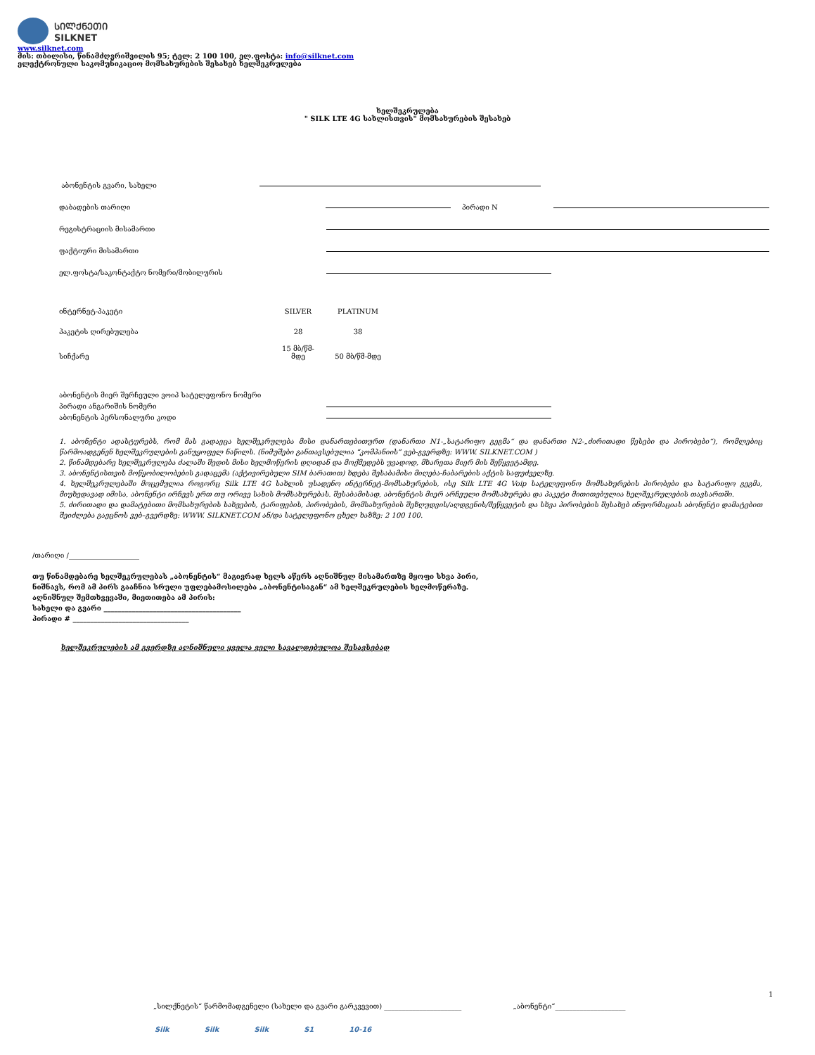ᲡᲘᲚᲥᲜᲔᲗᲘ
SILKNET
www.silknet.com
მის: თბილისი, წინამძღვრიშვილის 95; ტელ: 2 100 100, ელ.ფოსტა: info@silknet.com
ელექტრონული საკომუნიკაციო მომსახურების შესახებ ხელშეკრულება
ხელშეკრულება
" SILK LTE 4G სახლისთვის" მომსახურების შესახებ
აბონენტის გვარი, სახელი
დაბადების თარიღი პირადი N
რეგისტრაციის მისამართი
ფაქტიური მისამართი
ელ.ფოსტა/საკონტაქტო ნომერი/მობილურის
| ინტერნეტ-პაკეტი | SILVER | PLATINUM |
| პაკეტის ღირებულება | 28 | 38 |
| სიჩქარე | 15 მბ/წმ- მდე | 50 მბ/წმ-მდე |
აბონენტის მიერ შერჩეული ვოიპ სატელეფონო ნომერი
პირადი ანგარიშის ნომერი
აბონენტის პერსონალური კოდი
1. აბონენტი ადასტურებს, რომ მას გადაეცა ხელშეკრულება მისი დანართებითურთ (დანართი N1-„სატარიფო გეგმა“ და დანართი N2-„ძირითადი წესები და პირობები“), რომლებიც წარმოადგენენ ხელშეკრულების განუყოფელ ნაწილს. (ნიმუშები განთავსებულია “კომპანიის” ვებ-გვერდზე: WWW. SILKNET.COM )
2. წინამდებარე ხელშეკრულება ძალაში შედის მისი ხელმოწერის დღიდან და მოქმედებს უვადოდ, მხარეთა მიერ მის შეწყვეტამდე.
3. აბონენტისთვის მოწყობილობების გადაცემა (აქტივირებული SIM ბარათით) ხდება შესაბამისი მიღება-ჩაბარების აქტის საფუძველზე.
4. ხელშეკრულებაში მოცემულია როგორც Silk LTE 4G სახლის უსადენო ინტერნეტ-მომსახურების, ისე Silk LTE 4G Voip სატელეფონო მომსახურების პირობები და სატარიფო გეგმა, მიუხედავად იმისა, აბონენტი ირჩევს ერთ თუ ორივე სახის მომსახურებას. შესაბამისად, აბონენტის მიერ არჩეული მომსახურება და პაკეტი მითითებულია ხელშეკრულების თავსართში.
5. ძირითადი და დამატებითი მომსახურების სახეების, ტარიფების, პირობების, მომსახურების შეზღუდვის/აღდგენის/შეწყვეტის და სხვა პირობების შესახებ ინფორმაციას აბონენტი დამატებით შეიძლება გაეცნოს ვებ–გვერდზე: WWW. SILKNET.COM ან/და სატელეფონო ცხელ ხაზზე: 2 100 100.
/თარიღი /____________________
თუ წინამდებარე ხელშეკრულებას „აბონენტის“ მაგივრად ხელს აწერს აღნიშნულ მისამართზე მყოფი სხვა პირი,
ნიშნავს, რომ ამ პირს გააჩნია სრული უფლებამოსილება „აბონენტისაგან“ ამ ხელშეკრულების ხელმოწერაზე.
აღნიშნულ შემთხვევაში, მიეთითება ამ პირის:
სახელი და გვარი _______________________________________
პირადი # _________________________________
ხელშეკრულების ამ გვერდზე აღნიშნული ყველა ველი სავალდებულოა შესავსებად
1
„სილქნეტის“ წარმომადგენელი (სახელი და გვარი გარკვევით) ______________________ „აბონენტი“____________________
Silk Silk Silk S1 10-16